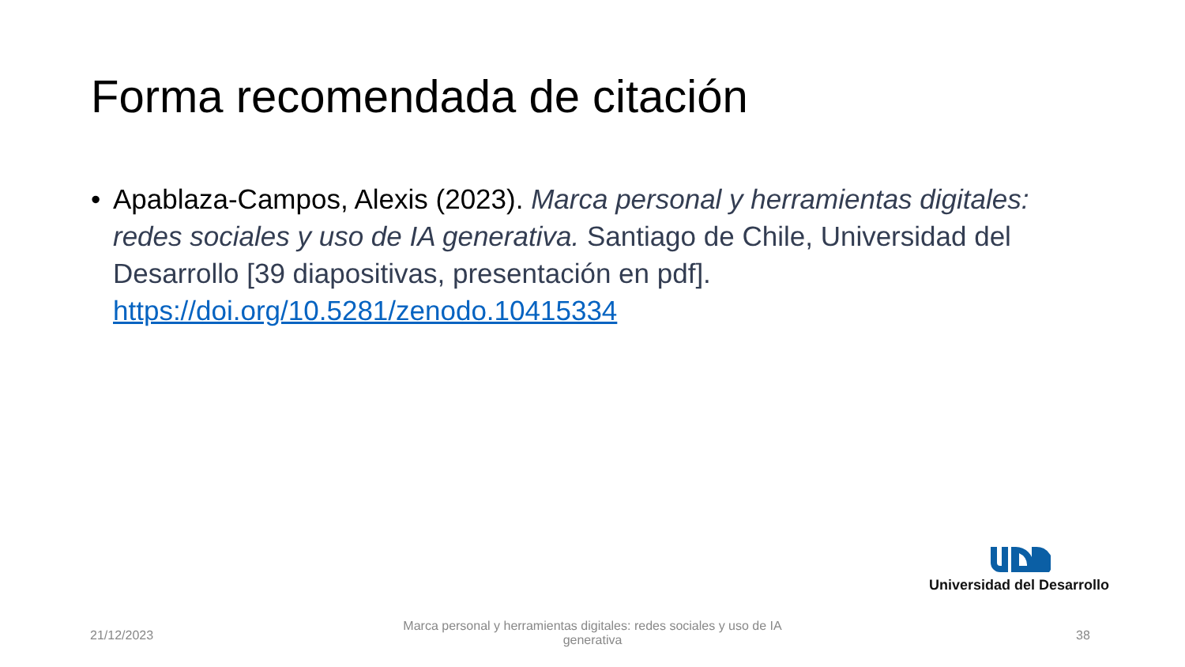Forma recomendada de citación
• Apablaza-Campos, Alexis (2023). Marca personal y herramientas digitales: redes sociales y uso de IA generativa. Santiago de Chile, Universidad del Desarrollo [39 diapositivas, presentación en pdf]. https://doi.org/10.5281/zenodo.10415334
Universidad del Desarrollo
21/12/2023
Marca personal y herramientas digitales: redes sociales y uso de IA generativa
38